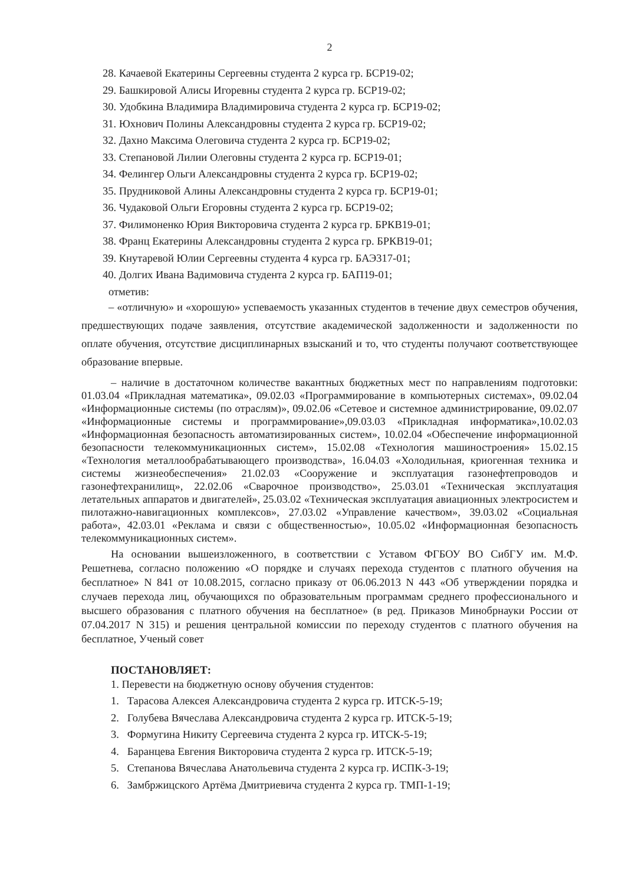2
28. Качаевой Екатерины Сергеевны студента 2 курса гр. БСР19-02;
29. Башкировой Алисы Игоревны студента 2 курса гр. БСР19-02;
30. Удобкина Владимира Владимировича студента 2 курса гр. БСР19-02;
31. Юхнович Полины Александровны студента 2 курса гр. БСР19-02;
32. Дахно Максима Олеговича студента 2 курса гр. БСР19-02;
33. Степановой Лилии Олеговны студента 2 курса гр. БСР19-01;
34. Фелингер Ольги Александровны студента 2 курса гр. БСР19-02;
35. Прудниковой Алины Александровны студента 2 курса гр. БСР19-01;
36. Чудаковой Ольги Егоровны студента 2 курса гр. БСР19-02;
37. Филимоненко Юрия Викторовича студента 2 курса гр. БРКВ19-01;
38. Франц Екатерины Александровны студента 2 курса гр. БРКВ19-01;
39. Кнутаревой Юлии Сергеевны студента 4 курса гр. БАЭ317-01;
40. Долгих Ивана Вадимовича студента 2 курса гр. БАП19-01;
отметив:
– «отличную» и «хорошую» успеваемость указанных студентов в течение двух семестров обучения, предшествующих подаче заявления, отсутствие академической задолженности и задолженности по оплате обучения, отсутствие дисциплинарных взысканий и то, что студенты получают соответствующее образование впервые.
– наличие в достаточном количестве вакантных бюджетных мест по направлениям подготовки: 01.03.04 «Прикладная математика», 09.02.03 «Программирование в компьютерных системах», 09.02.04 «Информационные системы (по отраслям)», 09.02.06 «Сетевое и системное администрирование, 09.02.07 «Информационные системы и программирование»,09.03.03 «Прикладная информатика»,10.02.03 «Информационная безопасность автоматизированных систем», 10.02.04 «Обеспечение информационной безопасности телекоммуникационных систем», 15.02.08 «Технология машиностроения» 15.02.15 «Технология металлообрабатывающего производства», 16.04.03 «Холодильная, криогенная техника и системы жизнеобеспечения» 21.02.03 «Сооружение и эксплуатация газонефтепроводов и газонефтехранилищ», 22.02.06 «Сварочное производство», 25.03.01 «Техническая эксплуатация летательных аппаратов и двигателей», 25.03.02 «Техническая эксплуатация авиационных электросистем и пилотажно-навигационных комплексов», 27.03.02 «Управление качеством», 39.03.02 «Социальная работа», 42.03.01 «Реклама и связи с общественностью», 10.05.02 «Информационная безопасность телекоммуникационных систем».
На основании вышеизложенного, в соответствии с Уставом ФГБОУ ВО СибГУ им. М.Ф. Решетнева, согласно положению «О порядке и случаях перехода студентов с платного обучения на бесплатное» N 841 от 10.08.2015, согласно приказу от 06.06.2013 N 443 «Об утверждении порядка и случаев перехода лиц, обучающихся по образовательным программам среднего профессионального и высшего образования с платного обучения на бесплатное» (в ред. Приказов Минобрнауки России от 07.04.2017 N 315) и решения центральной комиссии по переходу студентов с платного обучения на бесплатное, Ученый совет
ПОСТАНОВЛЯЕТ:
1. Перевести на бюджетную основу обучения студентов:
1. Тарасова Алексея Александровича студента 2 курса гр. ИТСК-5-19;
2. Голубева Вячеслава Александровича студента 2 курса гр. ИТСК-5-19;
3. Формугина Никиту Сергеевича студента 2 курса гр. ИТСК-5-19;
4. Баранцева Евгения Викторовича студента 2 курса гр. ИТСК-5-19;
5. Степанова Вячеслава Анатольевича студента 2 курса гр. ИСПК-3-19;
6. Замбржицского Артёма Дмитриевича студента 2 курса гр. ТМП-1-19;